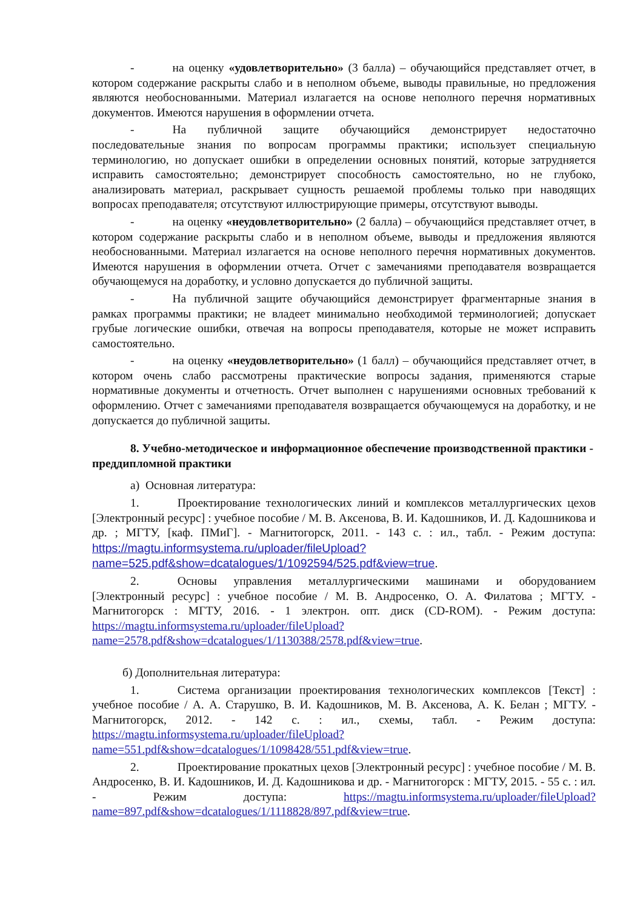- на оценку «удовлетворительно» (3 балла) – обучающийся представляет отчет, в котором содержание раскрыты слабо и в неполном объеме, выводы правильные, но предложения являются необоснованными. Материал излагается на основе неполного перечня нормативных документов. Имеются нарушения в оформлении отчета.
- На публичной защите обучающийся демонстрирует недостаточно последовательные знания по вопросам программы практики; использует специальную терминологию, но допускает ошибки в определении основных понятий, которые затрудняется исправить самостоятельно; демонстрирует способность самостоятельно, но не глубоко, анализировать материал, раскрывает сущность решаемой проблемы только при наводящих вопросах преподавателя; отсутствуют иллюстрирующие примеры, отсутствуют выводы.
- на оценку «неудовлетворительно» (2 балла) – обучающийся представляет отчет, в котором содержание раскрыты слабо и в неполном объеме, выводы и предложения являются необоснованными. Материал излагается на основе неполного перечня нормативных документов. Имеются нарушения в оформлении отчета. Отчет с замечаниями преподавателя возвращается обучающемуся на доработку, и условно допускается до публичной защиты.
- На публичной защите обучающийся демонстрирует фрагментарные знания в рамках программы практики; не владеет минимально необходимой терминологией; допускает грубые логические ошибки, отвечая на вопросы преподавателя, которые не может исправить самостоятельно.
- на оценку «неудовлетворительно» (1 балл) – обучающийся представляет отчет, в котором очень слабо рассмотрены практические вопросы задания, применяются старые нормативные документы и отчетность. Отчет выполнен с нарушениями основных требований к оформлению. Отчет с замечаниями преподавателя возвращается обучающемуся на доработку, и не допускается до публичной защиты.
8. Учебно-методическое и информационное обеспечение производственной практики - преддипломной практики
а) Основная литература:
1. Проектирование технологических линий и комплексов металлургических цехов [Электронный ресурс] : учебное пособие / М. В. Аксенова, В. И. Кадошников, И. Д. Кадошникова и др. ; МГТУ, [каф. ПМиГ]. - Магнитогорск, 2011. - 143 с. : ил., табл. - Режим доступа: https://magtu.informsystema.ru/uploader/fileUpload?name=525.pdf&show=dcatalogues/1/1092594/525.pdf&view=true.
2. Основы управления металлургическими машинами и оборудованием [Электронный ресурс] : учебное пособие / М. В. Андросенко, О. А. Филатова ; МГТУ. - Магнитогорск : МГТУ, 2016. - 1 электрон. опт. диск (CD-ROM). - Режим доступа: https://magtu.informsystema.ru/uploader/fileUpload?name=2578.pdf&show=dcatalogues/1/1130388/2578.pdf&view=true.
б) Дополнительная литература:
1. Система организации проектирования технологических комплексов [Текст] : учебное пособие / А. А. Старушко, В. И. Кадошников, М. В. Аксенова, А. К. Белан ; МГТУ. - Магнитогорск, 2012. - 142 с. : ил., схемы, табл. - Режим доступа: https://magtu.informsystema.ru/uploader/fileUpload?name=551.pdf&show=dcatalogues/1/1098428/551.pdf&view=true.
2. Проектирование прокатных цехов [Электронный ресурс] : учебное пособие / М. В. Андросенко, В. И. Кадошников, И. Д. Кадошникова и др. - Магнитогорск : МГТУ, 2015. - 55 с. : ил. - Режим доступа: https://magtu.informsystema.ru/uploader/fileUpload?name=897.pdf&show=dcatalogues/1/1118828/897.pdf&view=true.